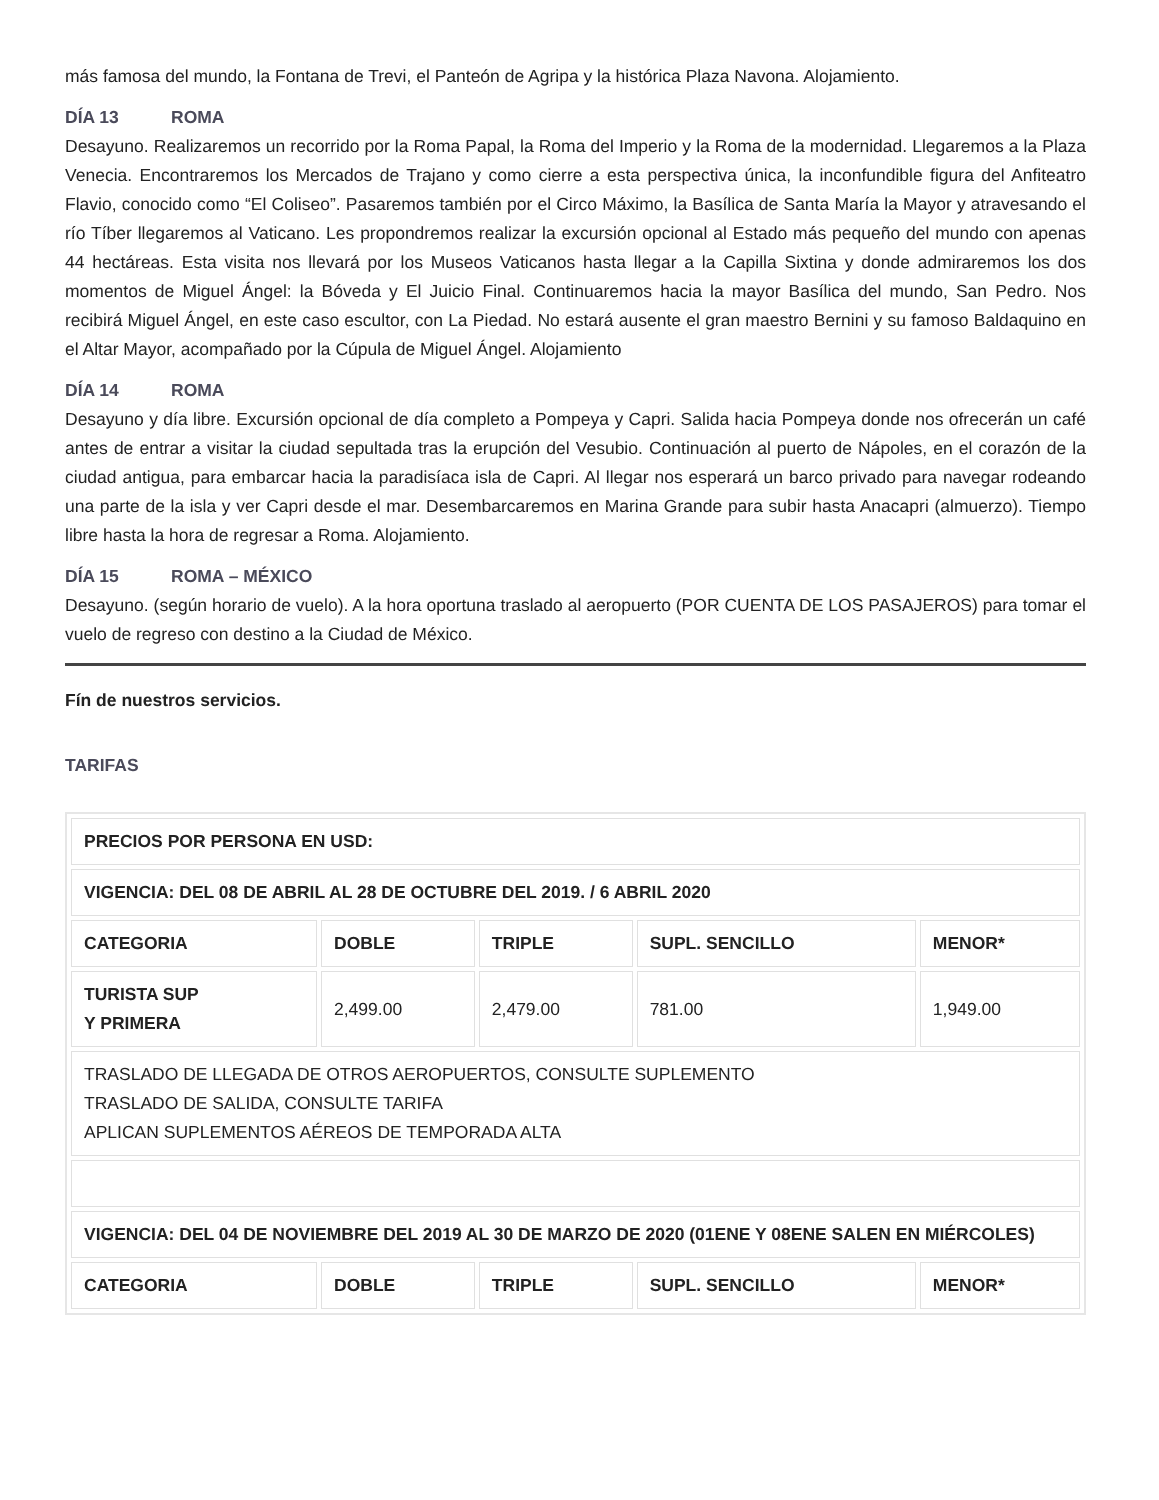más famosa del mundo, la Fontana de Trevi, el Panteón de Agripa y la histórica Plaza Navona. Alojamiento.
DÍA 13 ROMA
Desayuno. Realizaremos un recorrido por la Roma Papal, la Roma del Imperio y la Roma de la modernidad. Llegaremos a la Plaza Venecia. Encontraremos los Mercados de Trajano y como cierre a esta perspectiva única, la inconfundible figura del Anfiteatro Flavio, conocido como “El Coliseo”. Pasaremos también por el Circo Máximo, la Basílica de Santa María la Mayor y atravesando el río Tíber llegaremos al Vaticano. Les propondremos realizar la excursión opcional al Estado más pequeño del mundo con apenas 44 hectáreas. Esta visita nos llevará por los Museos Vaticanos hasta llegar a la Capilla Sixtina y donde admiraremos los dos momentos de Miguel Ángel: la Bóveda y El Juicio Final. Continuaremos hacia la mayor Basílica del mundo, San Pedro. Nos recibirá Miguel Ángel, en este caso escultor, con La Piedad. No estará ausente el gran maestro Bernini y su famoso Baldaquino en el Altar Mayor, acompañado por la Cúpula de Miguel Ángel. Alojamiento
DÍA 14 ROMA
Desayuno y día libre. Excursión opcional de día completo a Pompeya y Capri. Salida hacia Pompeya donde nos ofrecerán un café antes de entrar a visitar la ciudad sepultada tras la erupción del Vesubio. Continuación al puerto de Nápoles, en el corazón de la ciudad antigua, para embarcar hacia la paradisíaca isla de Capri. Al llegar nos esperará un barco privado para navegar rodeando una parte de la isla y ver Capri desde el mar. Desembarcaremos en Marina Grande para subir hasta Anacapri (almuerzo). Tiempo libre hasta la hora de regresar a Roma. Alojamiento.
DÍA 15 ROMA – MÉXICO
Desayuno. (según horario de vuelo). A la hora oportuna traslado al aeropuerto (POR CUENTA DE LOS PASAJEROS) para tomar el vuelo de regreso con destino a la Ciudad de México.
Fín de nuestros servicios.
TARIFAS
| PRECIOS POR PERSONA EN USD: | | | | |
| VIGENCIA: DEL 08 DE ABRIL AL 28 DE OCTUBRE DEL 2019. / 6 ABRIL 2020 | | | | |
| CATEGORIA | DOBLE | TRIPLE | SUPL. SENCILLO | MENOR* |
| TURISTA SUP Y PRIMERA | 2,499.00 | 2,479.00 | 781.00 | 1,949.00 |
| TRASLADO DE LLEGADA DE OTROS AEROPUERTOS, CONSULTE SUPLEMENTO TRASLADO DE SALIDA, CONSULTE TARIFA APLICAN SUPLEMENTOS AÉREOS DE TEMPORADA ALTA | | | | |
| VIGENCIA: DEL 04 DE NOVIEMBRE DEL 2019 AL 30 DE MARZO DE 2020 (01ENE Y 08ENE SALEN EN MIÉRCOLES) | | | | |
| CATEGORIA | DOBLE | TRIPLE | SUPL. SENCILLO | MENOR* |